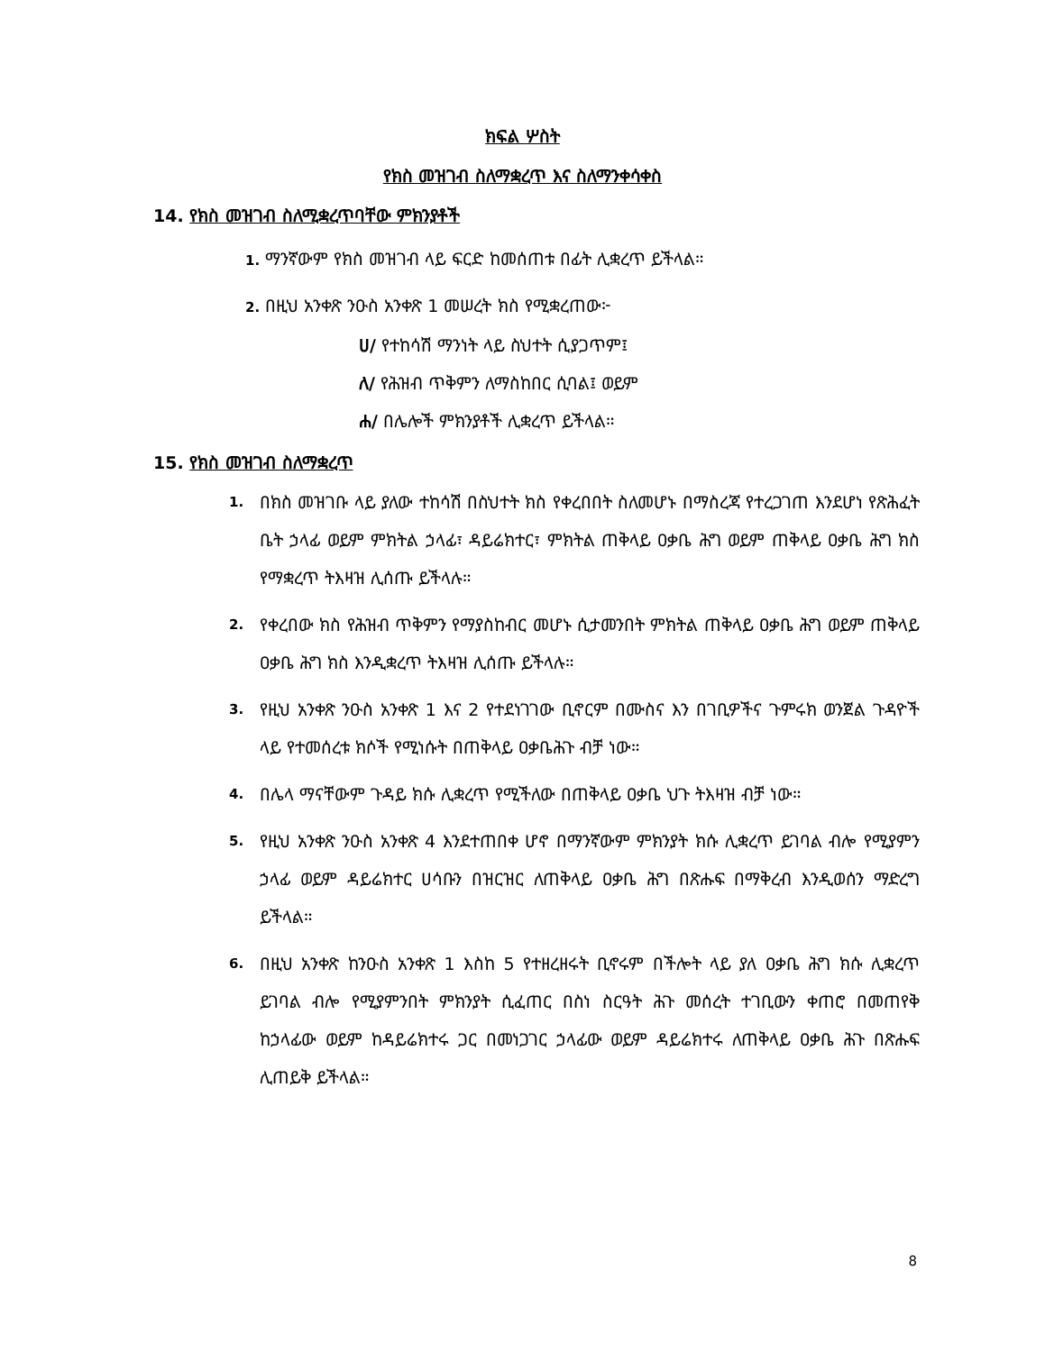ክፍል ሦስት
የክስ መዝገብ ስለማቋረጥ እና ስለማንቀሳቀስ
14. የክስ መዝገብ ስለሚቋረጥባቸው ምክንያቶች
1. ማንኛውም የክስ መዝገብ ላይ ፍርድ ከመሰጠቱ በፊት ሊቋረጥ ይችላል።
2. በዚህ አንቀጽ ንዑስ አንቀጽ 1 መሠረት ክስ የሚቋረጠው፦
ሀ/ የተከሳሽ ማንነት ላይ ስህተት ሲያጋጥም፤
ለ/ የሕዝብ ጥቅምን ለማስከበር ሲባል፤ ወይም
ሐ/ በሌሎች ምክንያቶች ሊቋረጥ ይችላል።
15. የክስ መዝገብ ስለማቋረጥ
1. በክስ መዝገቡ ላይ ያለው ተከሳሽ በስህተት ክስ የቀረበበት ስለመሆኑ በማስረጃ የተረጋገጠ እንደሆነ የጽሕፈት ቤት ኃላፊ ወይም ምክትል ኃላፊ፣ ዳይሬክተር፣ ምክትል ጠቅላይ ዐቃቤ ሕግ ወይም ጠቅላይ ዐቃቤ ሕግ ክስ የማቋረጥ ትእዛዝ ሊሰጡ ይችላሉ።
2. የቀረበው ክስ የሕዝብ ጥቅምን የማያስከብር መሆኑ ሲታመንበት ምክትል ጠቅላይ ዐቃቤ ሕግ ወይም ጠቅላይ ዐቃቤ ሕግ ክስ እንዲቋረጥ ትእዛዝ ሊሰጡ ይችላሉ።
3. የዚህ አንቀጽ ንዑስ አንቀጽ 1 እና 2 የተደነገገው ቢኖርም በሙስና እን በገቢዎችና ጉምሩክ ወንጀል ጉዳዮች ላይ የተመሰረቱ ክሶች የሚነሱት በጠቅላይ ዐቃቤሕጉ ብቻ ነው።
4. በሌላ ማናቸውም ጉዳይ ክሱ ሊቋረጥ የሚችለው በጠቅላይ ዐቃቤ ህጉ ትእዛዝ ብቻ ነው።
5. የዚህ አንቀጽ ንዑስ አንቀጽ 4 እንደተጠበቀ ሆኖ በማንኛውም ምክንያት ክሱ ሊቋረጥ ይገባል ብሎ የሚያምን ኃላፊ ወይም ዳይሬክተር ሀሳቡን በዝርዝር ለጠቅላይ ዐቃቤ ሕግ በጽሑፍ በማቅረብ እንዲወሰን ማድረግ ይችላል።
6. በዚህ አንቀጽ ከንዑስ አንቀጽ 1 እስከ 5 የተዘረዘሩት ቢኖሩም በችሎት ላይ ያለ ዐቃቤ ሕግ ክሱ ሊቋረጥ ይገባል ብሎ የሚያምንበት ምክንያት ሲፈጠር በስነ ስርዓት ሕጉ መሰረት ተገቢውን ቀጠሮ በመጠየቅ ከኃላፊው ወይም ከዳይሬክተሩ ጋር በመነጋገር ኃላፊው ወይም ዳይሬክተሩ ለጠቅላይ ዐቃቤ ሕጉ በጽሑፍ ሊጠይቅ ይችላል።
8